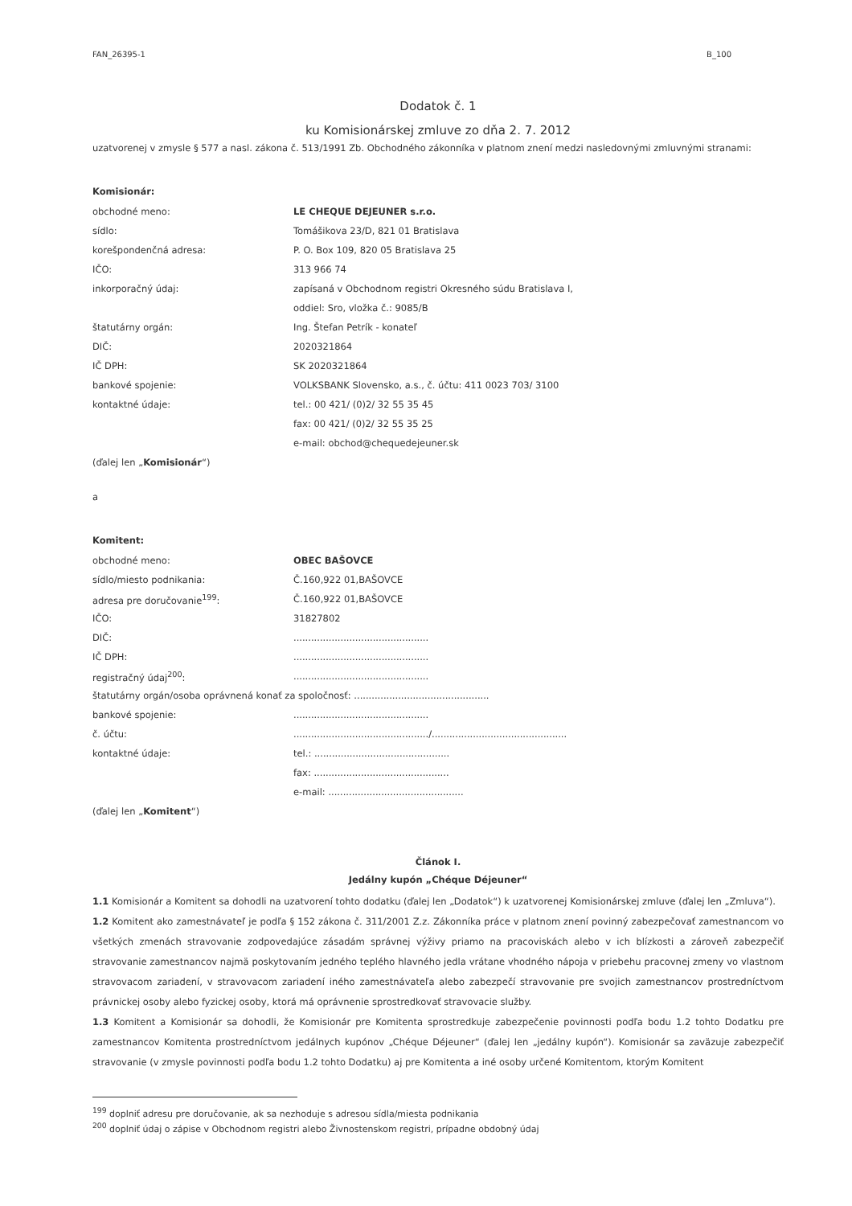FAN_26395-1 B_100
Dodatok č. 1
ku Komisionárskej zmluve zo dňa 2. 7. 2012
uzatvorenej v zmysle § 577 a nasl. zákona č. 513/1991 Zb. Obchodného zákonníka v platnom znení medzi nasledovnými zmluvnými stranami:
Komisionár:
obchodné meno: LE CHEQUE DEJEUNER s.r.o.
sídlo: Tomášikova 23/D, 821 01 Bratislava
korešpondenčná adresa: P. O. Box 109, 820 05 Bratislava 25
IČO: 313 966 74
inkorporačný údaj: zapísaná v Obchodnom registri Okresného súdu Bratislava I,
oddiel: Sro, vložka č.: 9085/B
štatutárny orgán: Ing. Štefan Petrík - konateľ
DIČ: 2020321864
IČ DPH: SK 2020321864
bankové spojenie: VOLKSBANK Slovensko, a.s., č. účtu: 411 0023 703/ 3100
kontaktné údaje: tel.: 00 421/ (0)2/ 32 55 35 45
fax: 00 421/ (0)2/ 32 55 35 25
e-mail: obchod@chequedejeuner.sk
(ďalej len „ Komisionár “)
a
Komitent:
obchodné meno: OBEC BAŠOVCE
sídlo/miesto podnikania: Č.160,922 01,BAŠOVCE
adresa pre doručovanie<sup>199</sup>: Č.160,922 01,BAŠOVCE
IČO: 31827802
DIČ:..............................................
IČ DPH:..............................................
registračný údaj<sup>200</sup>:..............................................
štatutárny orgán/osoba oprávnená konať za spoločnosť: ..............................................
bankové spojenie:..............................................
č. účtu:............................................../..............................................
kontaktné údaje: tel.: ..............................................
fax: ..............................................
e-mail: ..............................................
(ďalej len „ Komitent “)
Článok I.
Jedálny kupón „Chéque Déjeuner“
1.1 Komisionár a Komitent sa dohodli na uzatvorení tohto dodatku (ďalej len „Dodatok“) k uzatvorenej Komisionárskej zmluve (ďalej len „Zmluva“).
1.2 Komitent ako zamestnávateľ je podľa § 152 zákona č. 311/2001 Z.z. Zákonníka práce v platnom znení povinný zabezpečovať zamestnancom vo všetkých zmenách stravovanie zodpovedajúce zásadám správnej výživy priamo na pracoviskách alebo v ich blízkosti a zároveň zabezpečiť stravovanie zamestnancov najmä poskytovaním jedného teplého hlavného jedla vrátane vhodného nápoja v priebehu pracovnej zmeny vo vlastnom stravovacom zariadení, v stravovacom zariadení iného zamestnávateľa alebo zabezpečí stravovanie pre svojich zamestnancov prostredníctvom právnickej osoby alebo fyzickej osoby, ktorá má oprávnenie sprostredkovať stravovacie služby.
1.3 Komitent a Komisionár sa dohodli, že Komisionár pre Komitenta sprostredkuje zabezpečenie povinnosti podľa bodu 1.2 tohto Dodatku pre zamestnancov Komitenta prostredníctvom jedálnych kupónov „Chéque Déjeuner“ (ďalej len „jedálny kupón“). Komisionár sa zaväzuje zabezpečiť stravovanie (v zmysle povinnosti podľa bodu 1.2 tohto Dodatku) aj pre Komitenta a iné osoby určené Komitentom, ktorým Komitent
<sup>199</sup> doplniť adresu pre doručovanie, ak sa nezhoduje s adresou sídla/miesta podnikania
<sup>200</sup> doplniť údaj o zápise v Obchodnom registri alebo Živnostenskom registri, prípadne obdobný údaj